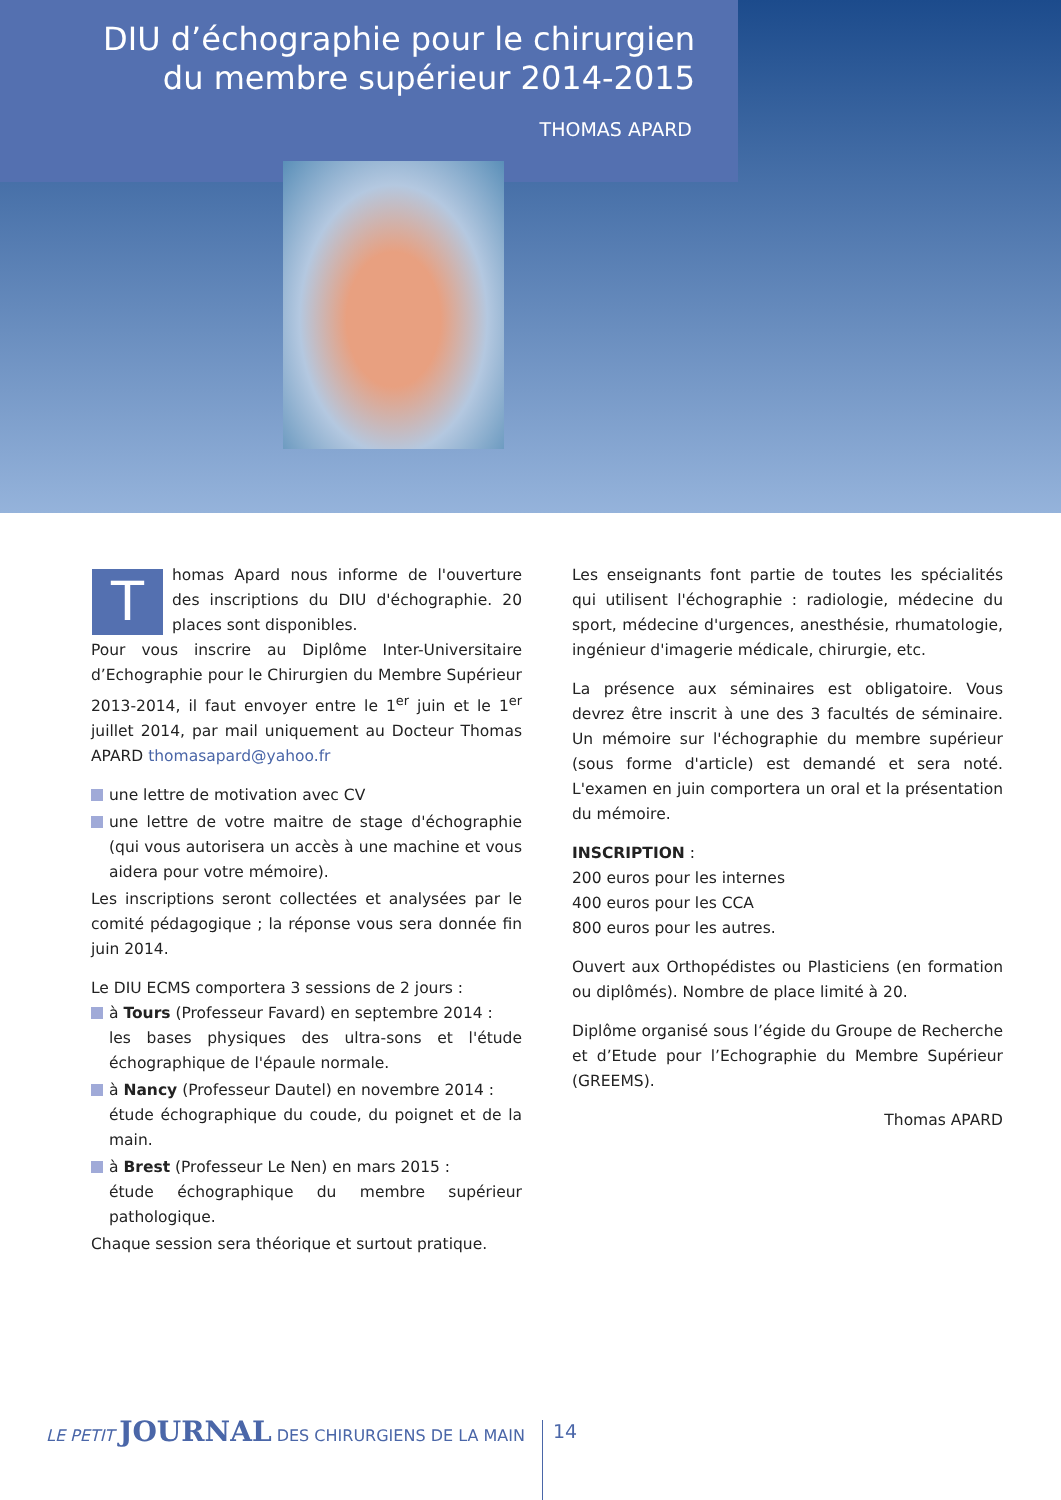DIU d’échographie pour le chirurgien
du membre supérieur 2014-2015
THOMAS APARD
Thomas Apard nous informe de l'ouverture des inscriptions du DIU d'échographie. 20 places sont disponibles.
Pour vous inscrire au Diplôme Inter-Universitaire d’Echographie pour le Chirurgien du Membre Supérieur 2013-2014, il faut envoyer entre le 1<sup>er</sup> juin et le 1<sup>er</sup> juillet 2014, par mail uniquement au Docteur Thomas APARD thomasapard@yahoo.fr
une lettre de motivation avec CV
une lettre de votre maitre de stage d'échographie (qui vous autorisera un accès à une machine et vous aidera pour votre mémoire).
Les inscriptions seront collectées et analysées par le comité pédagogique ; la réponse vous sera donnée fin juin 2014.
Le DIU ECMS comportera 3 sessions de 2 jours :
à Tours (Professeur Favard) en septembre 2014 :
les bases physiques des ultra-sons et l'étude échographique de l'épaule normale.
à Nancy (Professeur Dautel) en novembre 2014 :
étude échographique du coude, du poignet et de la main.
à Brest (Professeur Le Nen) en mars 2015 :
étude échographique du membre supérieur pathologique.
Chaque session sera théorique et surtout pratique.
Les enseignants font partie de toutes les spécialités qui utilisent l'échographie : radiologie, médecine du sport, médecine d'urgences, anesthésie, rhumatologie, ingénieur d'imagerie médicale, chirurgie, etc.
La présence aux séminaires est obligatoire. Vous devrez être inscrit à une des 3 facultés de séminaire. Un mémoire sur l'échographie du membre supérieur (sous forme d'article) est demandé et sera noté. L'examen en juin comportera un oral et la présentation du mémoire.
INSCRIPTION :
200 euros pour les internes
400 euros pour les CCA
800 euros pour les autres.
Ouvert aux Orthopédistes ou Plasticiens (en formation ou diplômés). Nombre de place limité à 20.
Diplôme organisé sous l’égide du Groupe de Recherche et d’Etude pour l’Echographie du Membre Supérieur (GREEMS).
Thomas APARD
LE PETIT JOURNAL DES CHIRURGIENS DE LA MAIN
14